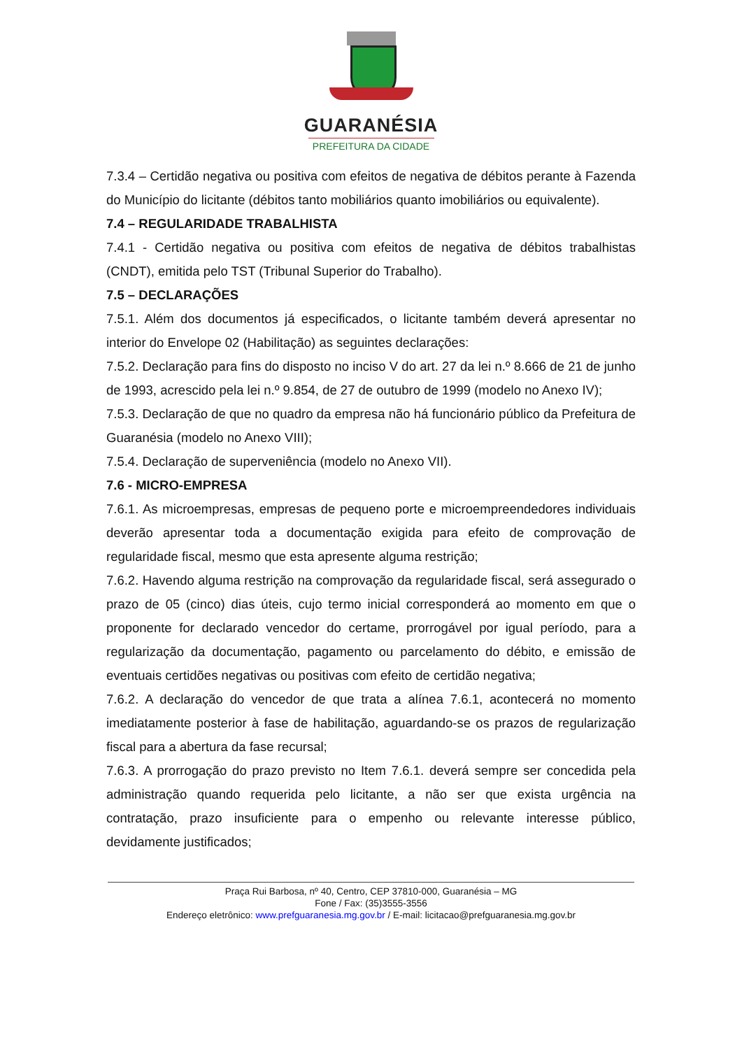GUARANÉSIA
PREFEITURA DA CIDADE
7.3.4 – Certidão negativa ou positiva com efeitos de negativa de débitos perante à Fazenda do Município do licitante (débitos tanto mobiliários quanto imobiliários ou equivalente).
7.4 – REGULARIDADE TRABALHISTA
7.4.1 - Certidão negativa ou positiva com efeitos de negativa de débitos trabalhistas (CNDT), emitida pelo TST (Tribunal Superior do Trabalho).
7.5 – DECLARAÇÕES
7.5.1. Além dos documentos já especificados, o licitante também deverá apresentar no interior do Envelope 02 (Habilitação) as seguintes declarações:
7.5.2. Declaração para fins do disposto no inciso V do art. 27 da lei n.º 8.666 de 21 de junho de 1993, acrescido pela lei n.º 9.854, de 27 de outubro de 1999 (modelo no Anexo IV);
7.5.3. Declaração de que no quadro da empresa não há funcionário público da Prefeitura de Guaranésia (modelo no Anexo VIII);
7.5.4. Declaração de superveniência (modelo no Anexo VII).
7.6 - MICRO-EMPRESA
7.6.1. As microempresas, empresas de pequeno porte e microempreendedores individuais deverão apresentar toda a documentação exigida para efeito de comprovação de regularidade fiscal, mesmo que esta apresente alguma restrição;
7.6.2. Havendo alguma restrição na comprovação da regularidade fiscal, será assegurado o prazo de 05 (cinco) dias úteis, cujo termo inicial corresponderá ao momento em que o proponente for declarado vencedor do certame, prorrogável por igual período, para a regularização da documentação, pagamento ou parcelamento do débito, e emissão de eventuais certidões negativas ou positivas com efeito de certidão negativa;
7.6.2. A declaração do vencedor de que trata a alínea 7.6.1, acontecerá no momento imediatamente posterior à fase de habilitação, aguardando-se os prazos de regularização fiscal para a abertura da fase recursal;
7.6.3. A prorrogação do prazo previsto no Item 7.6.1. deverá sempre ser concedida pela administração quando requerida pelo licitante, a não ser que exista urgência na contratação, prazo insuficiente para o empenho ou relevante interesse público, devidamente justificados;
Praça Rui Barbosa, nº 40, Centro, CEP 37810-000, Guaranésia – MG
Fone / Fax: (35)3555-3556
Endereço eletrônico: www.prefguaranesia.mg.gov.br / E-mail: licitacao@prefguaranesia.mg.gov.br